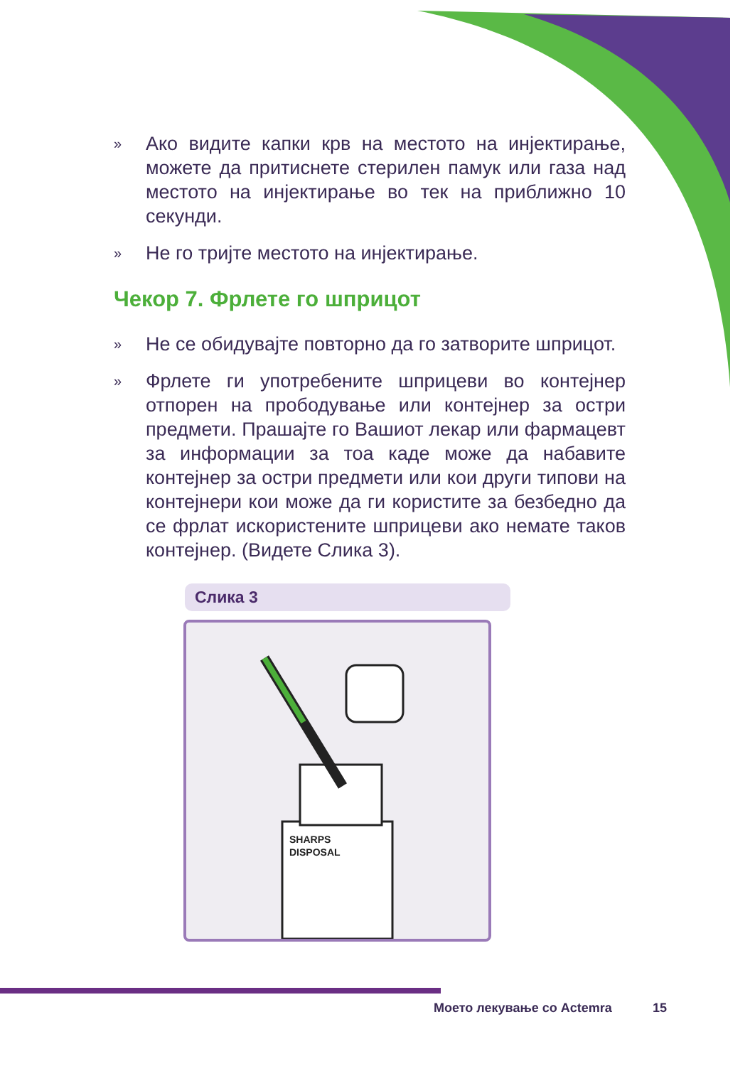» Ако видите капки крв на местото на инјектирање, можете да притиснете стерилен памук или газа над местото на инјектирање во тек на приближно 10 секунди.
» Не го тријте местото на инјектирање.
Чекор 7. Фрлете го шприцот
» Не се обидувајте повторно да го затворите шприцот.
» Фрлете ги употребените шприцеви во контејнер отпорен на прободување или контејнер за остри предмети. Прашајте го Вашиот лекар или фармацевт за информации за тоа каде може да набавите контејнер за остри предмети или кои други типови на контејнери кои може да ги користите за безбедно да се фрлат искористените шприцеви ако немате таков контејнер. (Видете Слика 3).
Слика 3
SHARPS
DISPOSAL
Моето лекување со Actemra 15